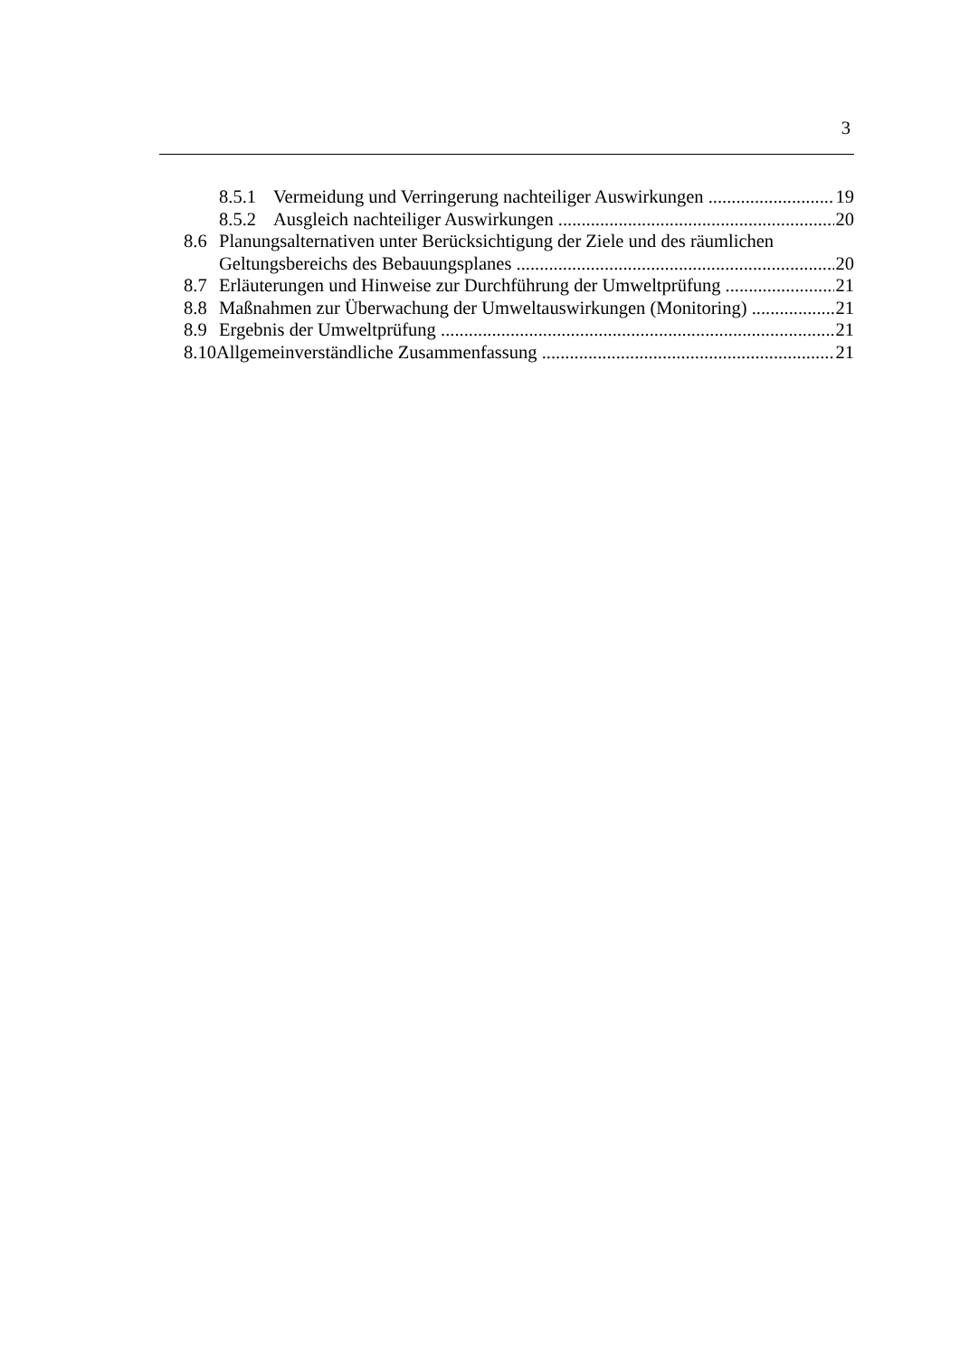3
8.5.1 Vermeidung und Verringerung nachteiliger Auswirkungen 19
8.5.2 Ausgleich nachteiliger Auswirkungen 20
8.6 Planungsalternativen unter Berücksichtigung der Ziele und des räumlichen
Geltungsbereichs des Bebauungsplanes 20
8.7 Erläuterungen und Hinweise zur Durchführung der Umweltprüfung 21
8.8 Maßnahmen zur Überwachung der Umweltauswirkungen (Monitoring) 21
8.9 Ergebnis der Umweltprüfung 21
8.10 Allgemeinverständliche Zusammenfassung 21